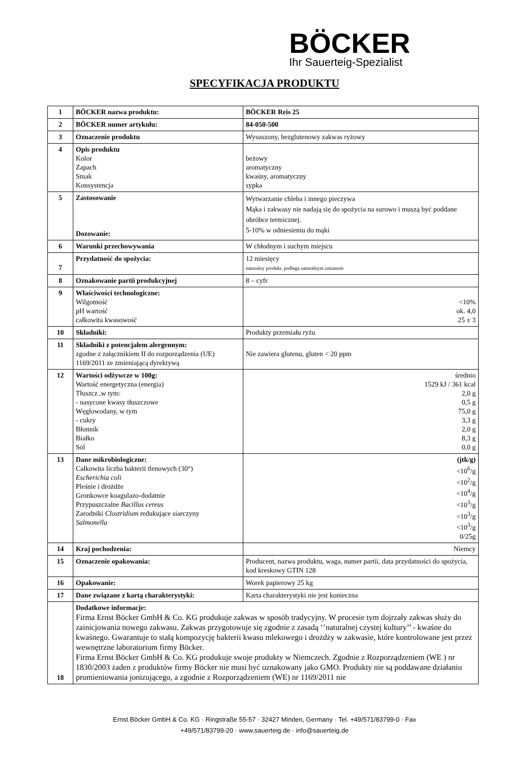BÖCKER
Ihr Sauerteig-Spezialist
SPECYFIKACJA PRODUKTU
| 1 | BÖCKER nazwa produktu: | BÖCKER Reis 25 |
| 2 | BÖCKER numer artykułu: | 84-050-500 |
| 3 | Oznaczenie produktu | Wysuszony, bezglutenowy zakwas ryżowy |
| 4 | Opis produktu Kolor Zapach Smak Konsystencja | beżowy aromatyczny kwaśny, aromatyczny sypka |
| 5 | Zastosowanie Dozowanie: | Wytwarzanie chleba i innego pieczywa Mąka i zakwasy nie nadają się do spożycia na surowo i muszą być poddane obróbce termicznej. 5-10% w odniesieniu do mąki |
| 6 | Warunki przechowywania | W chłodnym i suchym miejscu |
| 7 | Przydatność do spożycia: | 12 miesięcy naturalny produkt, podlega naturalnym zmianom |
| 8 | Oznakowanie partii produkcyjnej | 8 – cyfr |
| 9 | Właściwości technologiczne: Wilgotność pH wartość całkowita kwasowość | <10% ok. 4,0 25 ± 3 |
| 10 | Składniki: | Produkty przemiału ryżu |
| 11 | Składniki z potencjałem alergennym: zgodne z załącznikiem II do rozporządzenia (UE) 1169/2011 ze zmieniającą dyrektywą | Nie zawiera glutenu, gluten < 20 ppm |
| 12 | Wartości odżywcze w 100g: Wartość energetyczna (energia) Tłuszcz ,w tym: - nasycone kwasy tłuszczowe Węglowodany, w tym - cukry Błonnik Białko Sól | średnio 1529 kJ / 361 kcal 2,0 g 0,5 g 75,0 g 3,3 g 2,0 g 8,3 g 0,0 g |
| 13 | Dane mikrobiologiczne: Całkowita liczba bakterii tlenowych (30°) Escherichia coli Pleśnie i drożdże Gronkowce koagulazo-dodatnie Przypuszczalne Bacillus cereus Zarodniki Clostridium redukujące siarczyny Salmonella | (jtk/g) <10<sup>6</sup>/g <10<sup>2</sup>/g <10<sup>4</sup>/g <10<sup>3</sup>/g <10<sup>3</sup>/g <10<sup>3</sup>/g 0/25g |
| 14 | Kraj pochodzenia: | Niemcy |
| 15 | Oznaczenie opakowania: | Producent, nazwa produktu, waga, numer partii, data przydatności do spożycia, kod kreskowy GTIN 128 |
| 16 | Opakowanie: | Worek papierowy 25 kg |
| 17 | Dane związane z kartą charakterystyki: | Karta charakterystyki nie jest konieczna |
| 18 | Dodatkowe informacje: Firma Ernst Böcker GmbH & Co. KG produkuje zakwas w sposób tradycyjny. W procesie tym dojrzały zakwas służy do zainicjowania nowego zakwasu. Zakwas przygotowuje się zgodnie z zasadą ‘’naturalnej czystej kultury’’ - kwaśne do kwaśnego. Gwarantuje to stałą kompozycję bakterii kwasu mlekowego i drożdży w zakwasie, które kontrolowane jest przez wewnętrzne laboratorium firmy Böcker. Firma Ernst Böcker GmbH & Co. KG produkuje swoje produkty w Niemczech. Zgodnie z Rozporządzeniem (WE ) nr 1830/2003 żaden z produktów firmy Böcker nie musi być oznakowany jako GMO. Produkty nie są poddawane działaniu promieniowania jonizującego, a zgodnie z Rozporządzeniem (WE) nr 1169/2011 nie | |
Ernst Böcker GmbH & Co. KG · Ringstraße 55-57 · 32427 Minden, Germany · Tel. +49/571/83799-0 · Fax +49/571/83799-20 · www.sauerteig.de · info@sauerteig.de